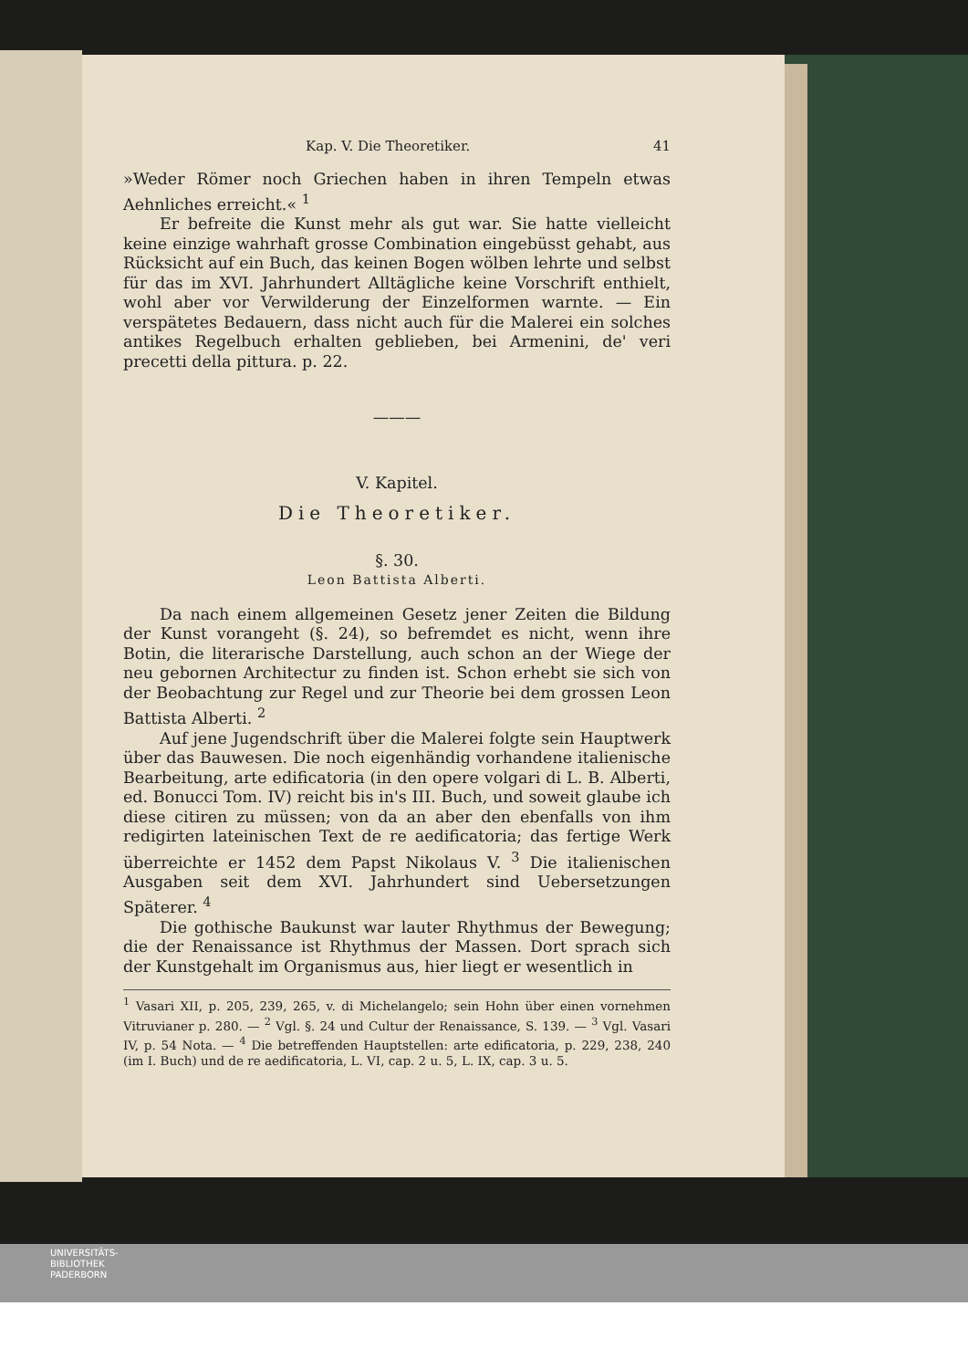Kap. V. Die Theoretiker. 41
»Weder Römer noch Griechen haben in ihren Tempeln etwas Aehnliches erreicht.« <sup>1</sup>
Er befreite die Kunst mehr als gut war. Sie hatte vielleicht keine einzige wahrhaft grosse Combination eingebüsst gehabt, aus Rücksicht auf ein Buch, das keinen Bogen wölben lehrte und selbst für das im XVI. Jahrhundert Alltägliche keine Vorschrift enthielt, wohl aber vor Verwilderung der Einzelformen warnte. — Ein verspätetes Bedauern, dass nicht auch für die Malerei ein solches antikes Regelbuch erhalten geblieben, bei Armenini, de' veri precetti della pittura. p. 22.
———
V. Kapitel.
Die Theoretiker.
§. 30.
Leon Battista Alberti.
Da nach einem allgemeinen Gesetz jener Zeiten die Bildung der Kunst vorangeht (§. 24), so befremdet es nicht, wenn ihre Botin, die literarische Darstellung, auch schon an der Wiege der neu gebornen Architectur zu finden ist. Schon erhebt sie sich von der Beobachtung zur Regel und zur Theorie bei dem grossen Leon Battista Alberti. <sup>2</sup>
Auf jene Jugendschrift über die Malerei folgte sein Hauptwerk über das Bauwesen. Die noch eigenhändig vorhandene italienische Bearbeitung, arte edificatoria (in den opere volgari di L. B. Alberti, ed. Bonucci Tom. IV) reicht bis in's III. Buch, und soweit glaube ich diese citiren zu müssen; von da an aber den ebenfalls von ihm redigirten lateinischen Text de re aedificatoria; das fertige Werk überreichte er 1452 dem Papst Nikolaus V. <sup>3</sup> Die italienischen Ausgaben seit dem XVI. Jahrhundert sind Uebersetzungen Späterer. <sup>4</sup>
Die gothische Baukunst war lauter Rhythmus der Bewegung; die der Renaissance ist Rhythmus der Massen. Dort sprach sich der Kunstgehalt im Organismus aus, hier liegt er wesentlich in
<sup>1</sup> Vasari XII, p. 205, 239, 265, v. di Michelangelo; sein Hohn über einen vornehmen Vitruvianer p. 280. — <sup>2</sup> Vgl. §. 24 und Cultur der Renaissance, S. 139. — <sup>3</sup> Vgl. Vasari IV, p. 54 Nota. — <sup>4</sup> Die betreffenden Hauptstellen: arte edificatoria, p. 229, 238, 240 (im I. Buch) und de re aedificatoria, L. VI, cap. 2 u. 5, L. IX, cap. 3 u. 5.
UNIVERSITÄTS-
BIBLIOTHEK
PADERBORN